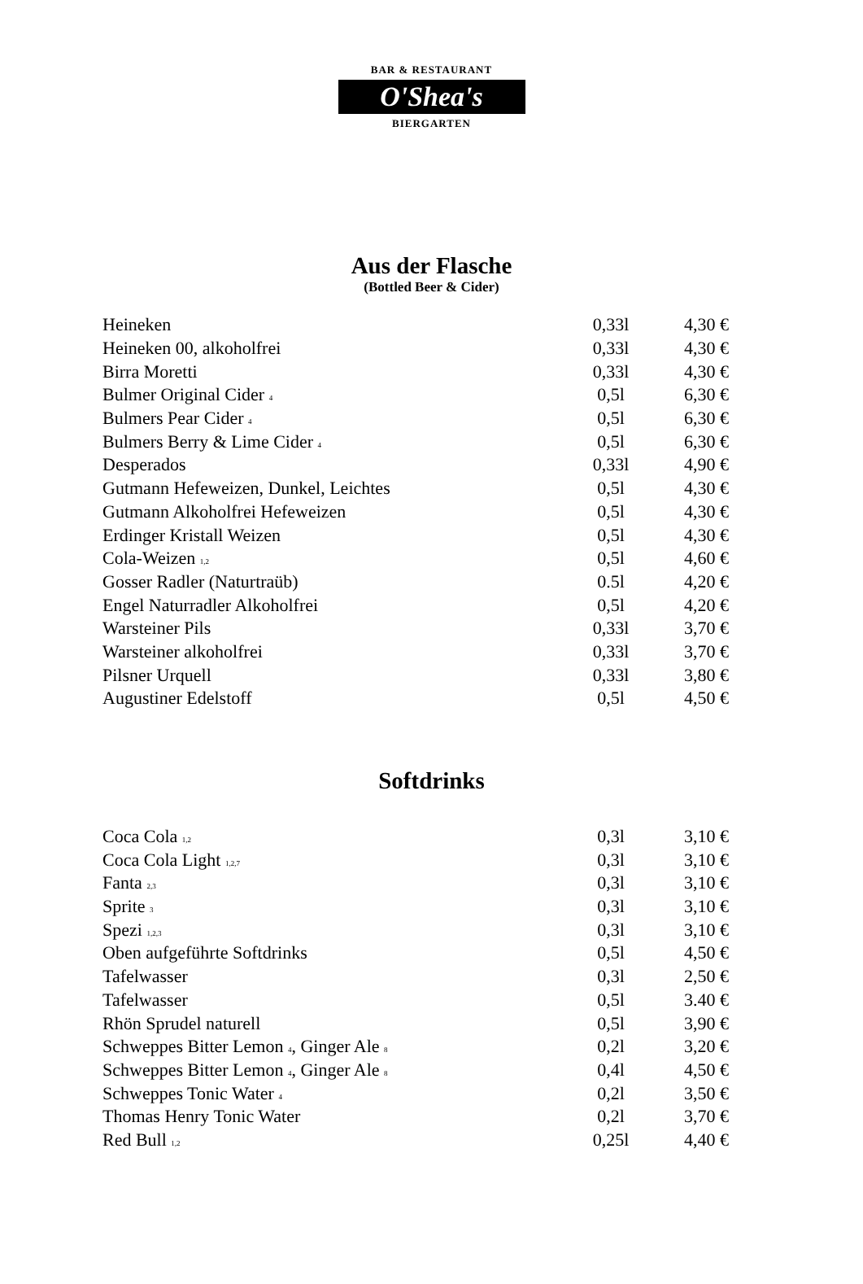BAR & RESTAURANT
O'Shea's
BIERGARTEN
Aus der Flasche
(Bottled Beer & Cider)
| Heineken | 0,33l | 4,30 € |
| Heineken 00, alkoholfrei | 0,33l | 4,30 € |
| Birra Moretti | 0,33l | 4,30 € |
| Bulmer Original Cider <sup>4</sup> | 0,5l | 6,30 € |
| Bulmers Pear Cider <sup>4</sup> | 0,5l | 6,30 € |
| Bulmers Berry & Lime Cider <sup>4</sup> | 0,5l | 6,30 € |
| Desperados | 0,33l | 4,90 € |
| Gutmann Hefeweizen, Dunkel, Leichtes | 0,5l | 4,30 € |
| Gutmann Alkoholfrei Hefeweizen | 0,5l | 4,30 € |
| Erdinger Kristall Weizen | 0,5l | 4,30 € |
| Cola-Weizen <sup>1,2</sup> | 0,5l | 4,60 € |
| Gosser Radler (Naturtraüb) | 0.5l | 4,20 € |
| Engel Naturradler Alkoholfrei | 0,5l | 4,20 € |
| Warsteiner Pils | 0,33l | 3,70 € |
| Warsteiner alkoholfrei | 0,33l | 3,70 € |
| Pilsner Urquell | 0,33l | 3,80 € |
| Augustiner Edelstoff | 0,5l | 4,50 € |
Softdrinks
| Coca Cola <sup>1,2</sup> | 0,3l | 3,10 € |
| Coca Cola Light <sup>1,2,7</sup> | 0,3l | 3,10 € |
| Fanta <sup>2,3</sup> | 0,3l | 3,10 € |
| Sprite <sup>3</sup> | 0,3l | 3,10 € |
| Spezi <sup>1,2,3</sup> | 0,3l | 3,10 € |
| Oben aufgeführte Softdrinks | 0,5l | 4,50 € |
| Tafelwasser | 0,3l | 2,50 € |
| Tafelwasser | 0,5l | 3.40 € |
| Rhön Sprudel naturell | 0,5l | 3,90 € |
| Schweppes Bitter Lemon <sup>4</sup>, Ginger Ale <sup>8</sup> | 0,2l | 3,20 € |
| Schweppes Bitter Lemon <sup>4</sup>, Ginger Ale <sup>8</sup> | 0,4l | 4,50 € |
| Schweppes Tonic Water <sup>4</sup> | 0,2l | 3,50 € |
| Thomas Henry Tonic Water | 0,2l | 3,70 € |
| Red Bull <sup>1,2</sup> | 0,25l | 4,40 € |